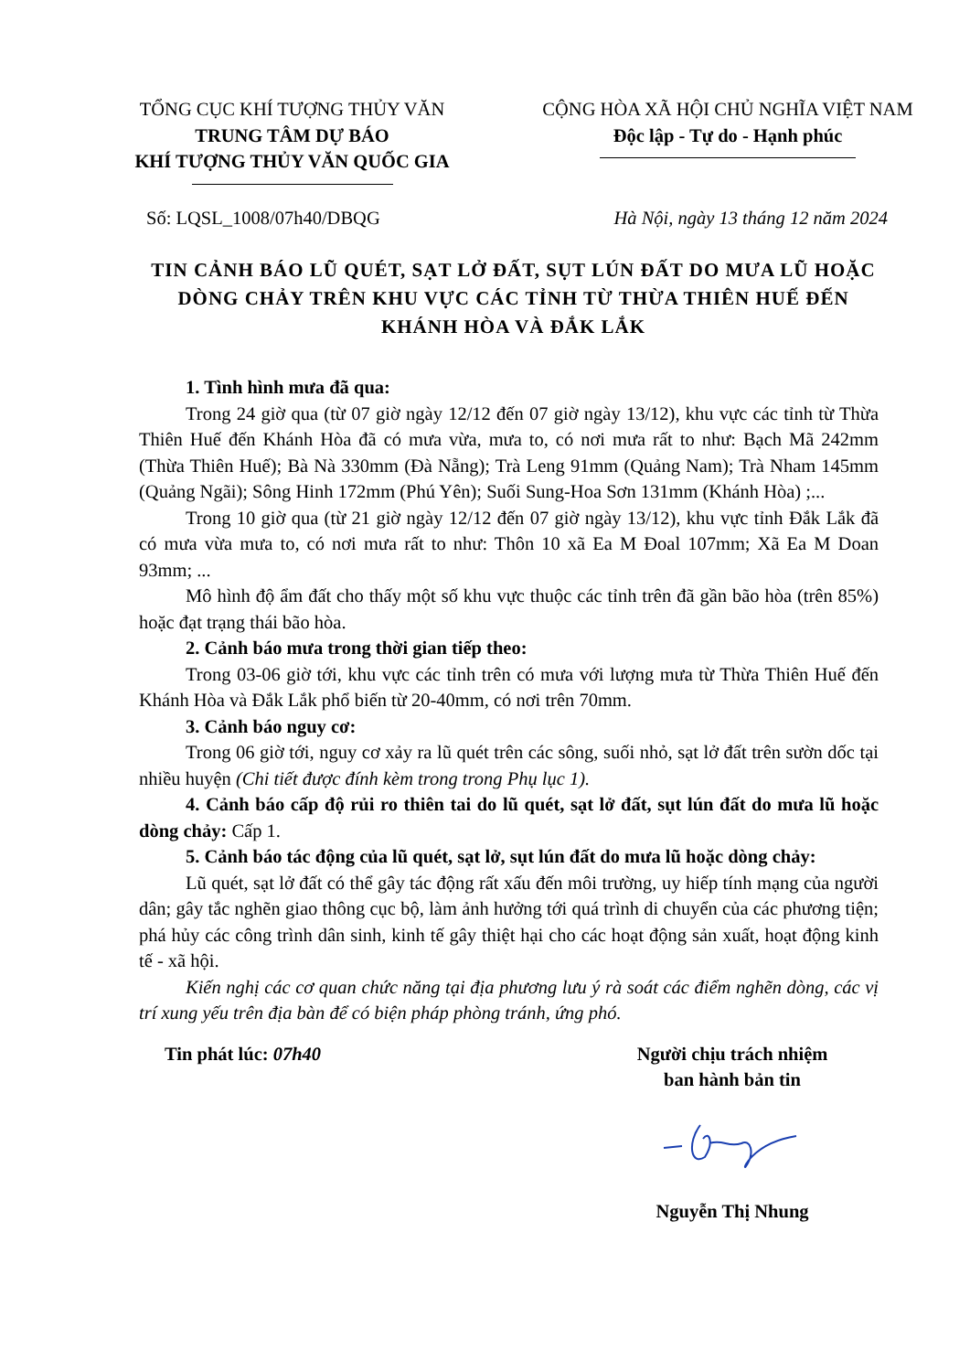TỔNG CỤC KHÍ TƯỢNG THỦY VĂN
TRUNG TÂM DỰ BÁO
KHÍ TƯỢNG THỦY VĂN QUỐC GIA
CỘNG HÒA XÃ HỘI CHỦ NGHĨA VIỆT NAM
Độc lập - Tự do - Hạnh phúc
Số: LQSL_1008/07h40/DBQG Hà Nội, ngày 13 tháng 12 năm 2024
TIN CẢNH BÁO LŨ QUÉT, SẠT LỞ ĐẤT, SỤT LÚN ĐẤT DO MƯA LŨ HOẶC DÒNG CHẢY TRÊN KHU VỰC CÁC TỈNH TỪ THỪA THIÊN HUẾ ĐẾN KHÁNH HÒA VÀ ĐẮK LẮK
1. Tình hình mưa đã qua:
Trong 24 giờ qua (từ 07 giờ ngày 12/12 đến 07 giờ ngày 13/12), khu vực các tỉnh từ Thừa Thiên Huế đến Khánh Hòa đã có mưa vừa, mưa to, có nơi mưa rất to như: Bạch Mã 242mm (Thừa Thiên Huế); Bà Nà 330mm (Đà Nẵng); Trà Leng 91mm (Quảng Nam); Trà Nham 145mm (Quảng Ngãi); Sông Hinh 172mm (Phú Yên); Suối Sung-Hoa Sơn 131mm (Khánh Hòa) ;...
Trong 10 giờ qua (từ 21 giờ ngày 12/12 đến 07 giờ ngày 13/12), khu vực tỉnh Đắk Lắk đã có mưa vừa mưa to, có nơi mưa rất to như: Thôn 10 xã Ea M Đoal 107mm; Xã Ea M Doan 93mm; ...
Mô hình độ ẩm đất cho thấy một số khu vực thuộc các tỉnh trên đã gần bão hòa (trên 85%) hoặc đạt trạng thái bão hòa.
2. Cảnh báo mưa trong thời gian tiếp theo:
Trong 03-06 giờ tới, khu vực các tỉnh trên có mưa với lượng mưa từ Thừa Thiên Huế đến Khánh Hòa và Đắk Lắk phổ biến từ 20-40mm, có nơi trên 70mm.
3. Cảnh báo nguy cơ:
Trong 06 giờ tới, nguy cơ xảy ra lũ quét trên các sông, suối nhỏ, sạt lở đất trên sườn dốc tại nhiều huyện (Chi tiết được đính kèm trong trong Phụ lục 1).
4. Cảnh báo cấp độ rủi ro thiên tai do lũ quét, sạt lở đất, sụt lún đất do mưa lũ hoặc dòng chảy: Cấp 1.
5. Cảnh báo tác động của lũ quét, sạt lở, sụt lún đất do mưa lũ hoặc dòng chảy:
Lũ quét, sạt lở đất có thể gây tác động rất xấu đến môi trường, uy hiếp tính mạng của người dân; gây tắc nghẽn giao thông cục bộ, làm ảnh hưởng tới quá trình di chuyển của các phương tiện; phá hủy các công trình dân sinh, kinh tế gây thiệt hại cho các hoạt động sản xuất, hoạt động kinh tế - xã hội.
Kiến nghị các cơ quan chức năng tại địa phương lưu ý rà soát các điểm nghẽn dòng, các vị trí xung yếu trên địa bàn để có biện pháp phòng tránh, ứng phó.
Tin phát lúc: 07h40 Người chịu trách nhiệm
ban hành bản tin Nguyễn Thị Nhung